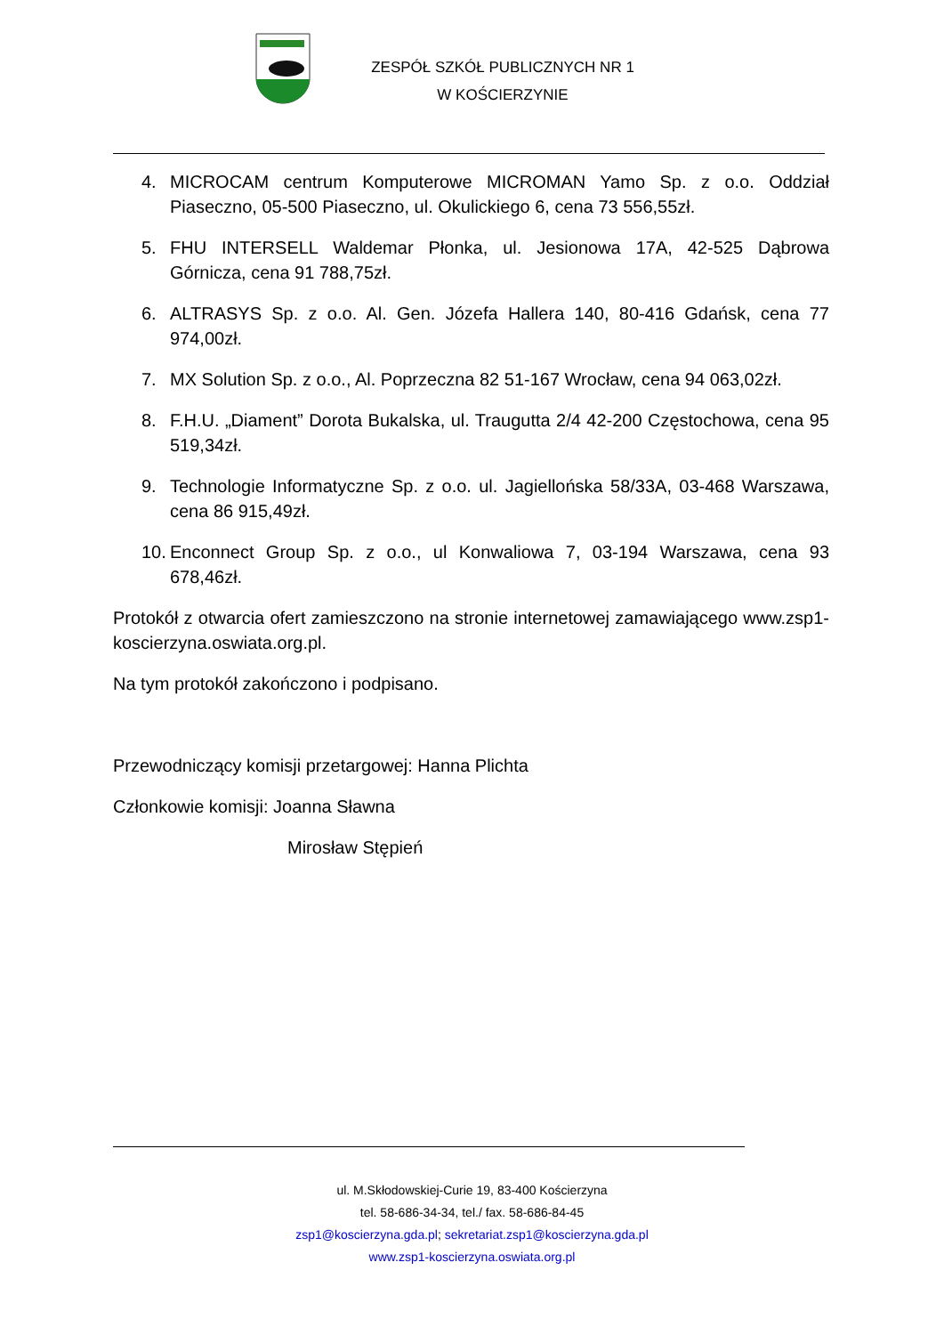ZESPÓŁ SZKÓŁ PUBLICZNYCH NR 1
W KOŚCIERZYNIE
4. MICROCAM centrum Komputerowe MICROMAN Yamo Sp. z o.o. Oddział Piaseczno, 05-500 Piaseczno, ul. Okulickiego 6, cena 73 556,55zł.
5. FHU INTERSELL Waldemar Płonka, ul. Jesionowa 17A, 42-525 Dąbrowa Górnicza, cena 91 788,75zł.
6. ALTRASYS Sp. z o.o. Al. Gen. Józefa Hallera 140, 80-416 Gdańsk, cena 77 974,00zł.
7. MX Solution Sp. z o.o., Al. Poprzeczna 82 51-167 Wrocław, cena 94 063,02zł.
8. F.H.U. „Diament” Dorota Bukalska, ul. Traugutta 2/4 42-200 Częstochowa, cena 95 519,34zł.
9. Technologie Informatyczne Sp. z o.o. ul. Jagiellońska 58/33A, 03-468 Warszawa, cena 86 915,49zł.
10. Enconnect Group Sp. z o.o., ul Konwaliowa 7, 03-194 Warszawa, cena 93 678,46zł.
Protokół z otwarcia ofert zamieszczono na stronie internetowej zamawiającego www.zsp1-koscierzyna.oswiata.org.pl.
Na tym protokół zakończono i podpisano.
Przewodniczący komisji przetargowej: Hanna Plichta
Członkowie komisji: Joanna Sławna
Mirosław Stępień
ul. M.Skłodowskiej-Curie 19, 83-400 Kościerzyna
tel. 58-686-34-34, tel./ fax. 58-686-84-45
zsp1@koscierzyna.gda.pl; sekretariat.zsp1@koscierzyna.gda.pl
www.zsp1-koscierzyna.oswiata.org.pl